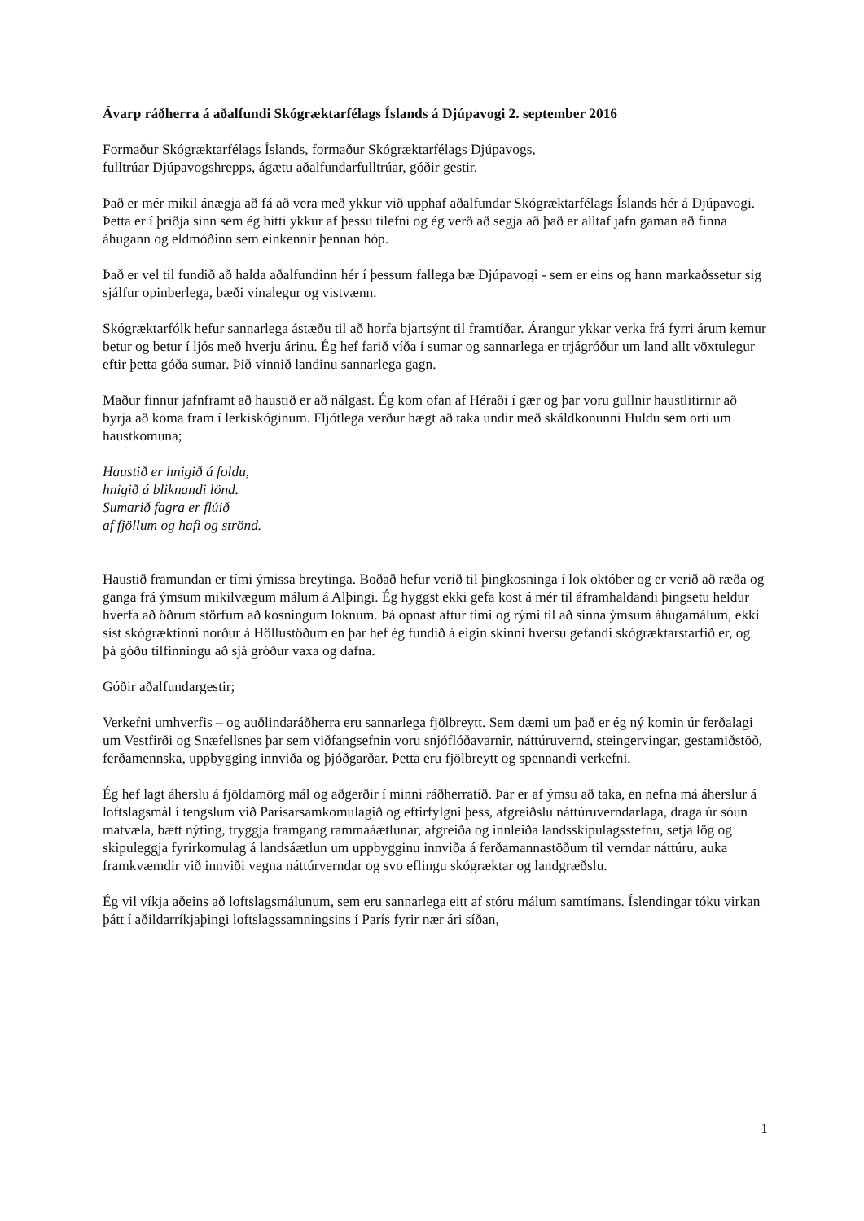Ávarp ráðherra á aðalfundi Skógræktarfélags Íslands á Djúpavogi 2. september 2016
Formaður Skógræktarfélags Íslands, formaður Skógræktarfélags Djúpavogs,
fulltrúar Djúpavogshrepps, ágætu aðalfundarfulltrúar, góðir gestir.
Það er mér mikil ánægja að fá að vera með ykkur við upphaf aðalfundar Skógræktarfélags Íslands hér á Djúpavogi. Þetta er í þriðja sinn sem ég hitti ykkur af þessu tilefni og ég verð að segja að það er alltaf jafn gaman að finna áhugann og eldmóðinn sem einkennir þennan hóp.
Það er vel til fundið að halda aðalfundinn hér í þessum fallega bæ Djúpavogi - sem er eins og hann markaðssetur sig sjálfur opinberlega, bæði vinalegur og vistvænn.
Skógræktarfólk hefur sannarlega ástæðu til að horfa bjartsýnt til framtíðar. Árangur ykkar verka frá fyrri árum kemur betur og betur í ljós með hverju árinu. Ég hef farið víða í sumar og sannarlega er trjágróður um land allt vöxtulegur eftir þetta góða sumar. Þið vinnið landinu sannarlega gagn.
Maður finnur jafnframt að haustið er að nálgast. Ég kom ofan af Héraði í gær og þar voru gullnir haustlitirnir að byrja að koma fram í lerkiskóginum. Fljótlega verður hægt að taka undir með skáldkonunni Huldu sem orti um haustkomuna;
Haustið er hnigið á foldu,
hnigið á bliknandi lönd.
Sumarið fagra er flúið
af fjöllum og hafi og strönd.
Haustið framundan er tími ýmissa breytinga. Boðað hefur verið til þingkosninga í lok október og er verið að ræða og ganga frá ýmsum mikilvægum málum á Alþingi. Ég hyggst ekki gefa kost á mér til áframhaldandi þingsetu heldur hverfa að öðrum störfum að kosningum loknum. Þá opnast aftur tími og rými til að sinna ýmsum áhugamálum, ekki síst skógræktinni norður á Höllustöðum en þar hef ég fundið á eigin skinni hversu gefandi skógræktarstarfið er, og þá góðu tilfinningu að sjá gróður vaxa og dafna.
Góðir aðalfundargestir;
Verkefni umhverfis – og auðlindaráðherra eru sannarlega fjölbreytt. Sem dæmi um það er ég ný komin úr ferðalagi um Vestfirði og Snæfellsnes þar sem viðfangsefnin voru snjóflóðavarnir, náttúruvernd, steingervingar, gestamiðstöð, ferðamennska, uppbygging innviða og þjóðgarðar. Þetta eru fjölbreytt og spennandi verkefni.
Ég hef lagt áherslu á fjöldamörg mál og aðgerðir í minni ráðherratíð. Þar er af ýmsu að taka, en nefna má áherslur á loftslagsmál í tengslum við Parísarsamkomulagið og eftirfylgni þess, afgreiðslu náttúruverndarlaga, draga úr sóun matvæla, bætt nýting, tryggja framgang rammaáætlunar, afgreiða og innleiða landsskipulagsstefnu, setja lög og skipuleggja fyrirkomulag á landsáætlun um uppbygginu innviða á ferðamannastöðum til verndar náttúru, auka framkvæmdir við innviði vegna náttúrverndar og svo eflingu skógræktar og landgræðslu.
Ég vil víkja aðeins að loftslagsmálunum, sem eru sannarlega eitt af stóru málum samtímans. Íslendingar tóku virkan þátt í aðildarríkjaþingi loftslagssamningsins í París fyrir nær ári síðan,
1